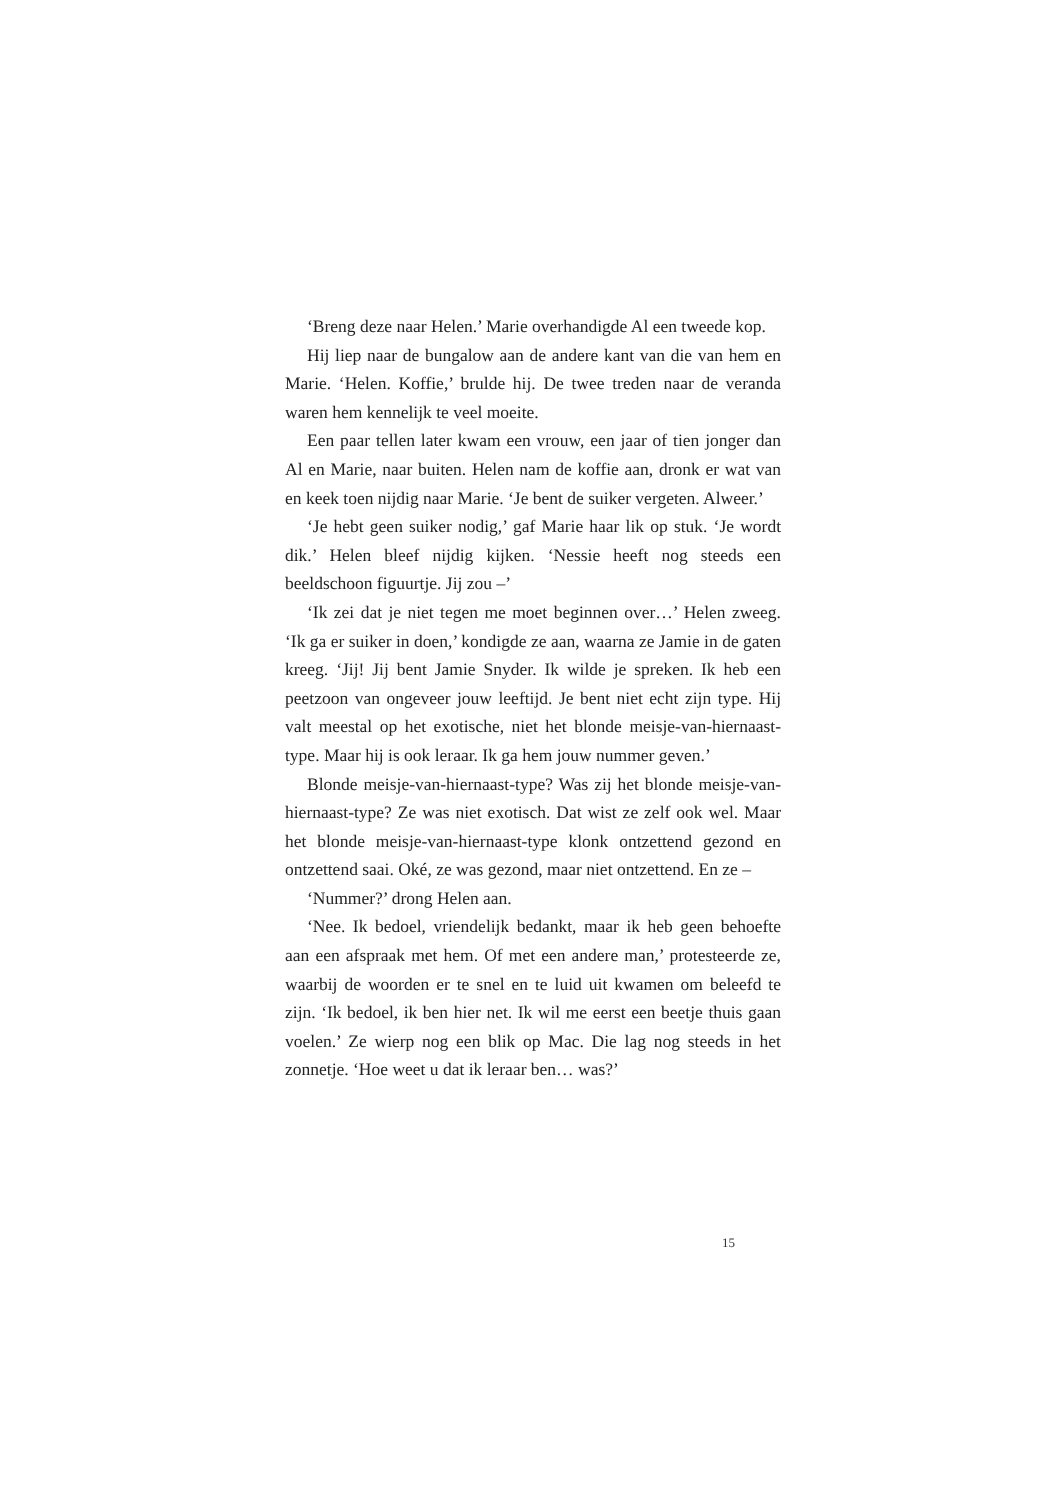‘Breng deze naar Helen.’ Marie overhandigde Al een tweede kop.
Hij liep naar de bungalow aan de andere kant van die van hem en Marie. ‘Helen. Koffie,’ brulde hij. De twee treden naar de veranda waren hem kennelijk te veel moeite.
Een paar tellen later kwam een vrouw, een jaar of tien jonger dan Al en Marie, naar buiten. Helen nam de koffie aan, dronk er wat van en keek toen nijdig naar Marie. ‘Je bent de suiker vergeten. Alweer.’
‘Je hebt geen suiker nodig,’ gaf Marie haar lik op stuk. ‘Je wordt dik.’ Helen bleef nijdig kijken. ‘Nessie heeft nog steeds een beeldschoon figuurtje. Jij zou –’
‘Ik zei dat je niet tegen me moet beginnen over…’ Helen zweeg. ‘Ik ga er suiker in doen,’ kondigde ze aan, waarna ze Jamie in de gaten kreeg. ‘Jij! Jij bent Jamie Snyder. Ik wilde je spreken. Ik heb een peetzoon van ongeveer jouw leeftijd. Je bent niet echt zijn type. Hij valt meestal op het exotische, niet het blonde meisje-van-hiernaast-type. Maar hij is ook leraar. Ik ga hem jouw nummer geven.’
Blonde meisje-van-hiernaast-type? Was zij het blonde meisje-van-hiernaast-type? Ze was niet exotisch. Dat wist ze zelf ook wel. Maar het blonde meisje-van-hiernaast-type klonk ontzettend gezond en ontzettend saai. Oké, ze was gezond, maar niet ontzettend. En ze –
‘Nummer?’ drong Helen aan.
‘Nee. Ik bedoel, vriendelijk bedankt, maar ik heb geen behoefte aan een afspraak met hem. Of met een andere man,’ protesteerde ze, waarbij de woorden er te snel en te luid uit kwamen om beleefd te zijn. ‘Ik bedoel, ik ben hier net. Ik wil me eerst een beetje thuis gaan voelen.’ Ze wierp nog een blik op Mac. Die lag nog steeds in het zonnetje. ‘Hoe weet u dat ik leraar ben… was?’
15